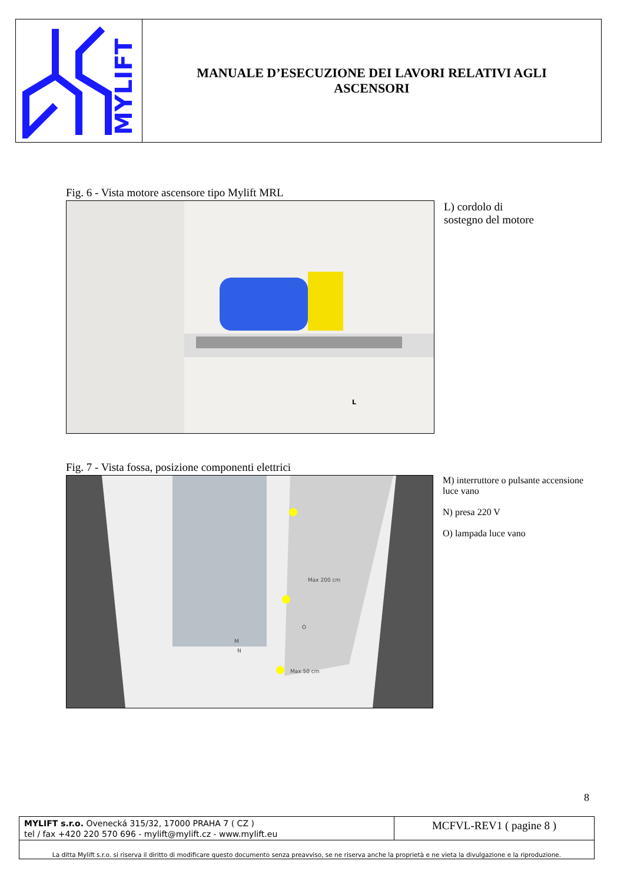MYLIFT
MANUALE D’ESECUZIONE DEI LAVORI RELATIVI AGLI ASCENSORI
Fig. 6 - Vista motore ascensore tipo Mylift MRL
L
L) cordolo di
sostegno del motore
Fig. 7 - Vista fossa, posizione componenti elettrici
Max 200 cm
O
M
N
Max 50 cm
M) interruttore o pulsante accensione luce vano
N) presa 220 V
O) lampada luce vano
8
MYLIFT s.r.o. Ovenecká 315/32, 17000 PRAHA 7 ( CZ )
tel / fax +420 220 570 696 - mylift@mylift.cz - www.mylift.eu
MCFVL-REV1 ( pagine 8 )
La ditta Mylift s.r.o. si riserva il diritto di modificare questo documento senza preavviso, se ne riserva anche la proprietà e ne vieta la divulgazione e la riproduzione.